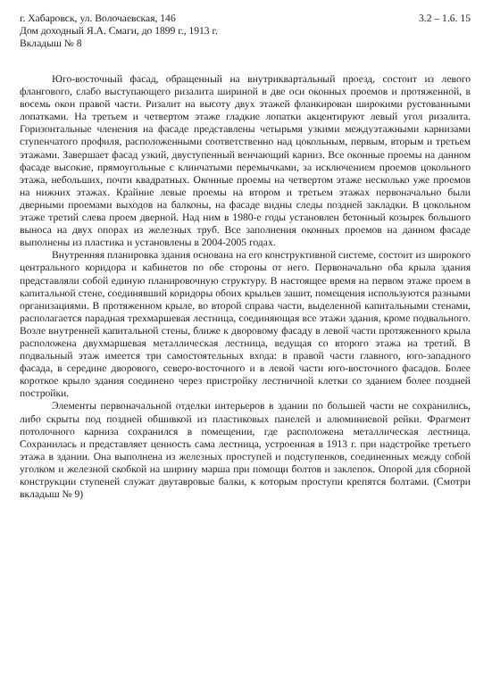г. Хабаровск, ул. Волочаевская, 146
Дом доходный Я.А. Смаги, до 1899 г., 1913 г.
Вкладыш № 8
3.2 – 1.6. 15
Юго-восточный фасад, обращенный на внутриквартальный проезд, состоит из левого флангового, слабо выступающего ризалита шириной в две оси оконных проемов и протяженной, в восемь окон правой части. Ризалит на высоту двух этажей фланкирован широкими рустованными лопатками. На третьем и четвертом этаже гладкие лопатки акцентируют левый угол ризалита. Горизонтальные членения на фасаде представлены четырьмя узкими междуэтажными карнизами ступенчатого профиля, расположенными соответственно над цокольным, первым, вторым и третьем этажами. Завершает фасад узкий, двуступенный венчающий карниз. Все оконные проемы на данном фасаде высокие, прямоугольные с клинчатыми перемычками, за исключением проемов цокольного этажа, небольших, почти квадратных. Оконные проемы на четвертом этаже несколько уже проемов на нижних этажах. Крайние левые проемы на втором и третьем этажах первоначально были дверными проемами выходов на балконы, на фасаде видны следы поздней закладки. В цокольном этаже третий слева проем дверной. Над ним в 1980-е годы установлен бетонный козырек большого выноса на двух опорах из железных труб. Все заполнения оконных проемов на данном фасаде выполнены из пластика и установлены в 2004-2005 годах.
Внутренняя планировка здания основана на его конструктивной системе, состоит из широкого центрального коридора и кабинетов по обе стороны от него. Первоначально оба крыла здания представляли собой единую планировочную структуру. В настоящее время на первом этаже проем в капитальной стене, соединявший коридоры обоих крыльев зашит, помещения используются разными организациями. В протяженном крыле, во второй справа части, выделенной капитальными стенами, располагается парадная трехмаршевая лестница, соединяющая все этажи здания, кроме подвального. Возле внутренней капитальной стены, ближе к дворовому фасаду в левой части протяженного крыла расположена двухмаршевая металлическая лестница, ведущая со второго этажа на третий. В подвальный этаж имеется три самостоятельных входа: в правой части главного, юго-западного фасада, в середине дворового, северо-восточного и в левой части юго-восточного фасадов. Более короткое крыло здания соединено через пристройку лестничной клетки со зданием более поздней постройки.
Элементы первоначальной отделки интерьеров в здании по большей части не сохранились, либо скрыты под поздней обшивкой из пластиковых панелей и алюминиевой рейки. Фрагмент потолочного карниза сохранился в помещении, где расположена металлическая лестница. Сохранилась и представляет ценность сама лестница, устроенная в 1913 г. при надстройке третьего этажа в здании. Она выполнена из железных проступей и подступенков, соединенных между собой уголком и железной скобкой на ширину марша при помощи болтов и заклепок. Опорой для сборной конструкции ступеней служат двутавровые балки, к которым проступи крепятся болтами. (Смотри вкладыш № 9)